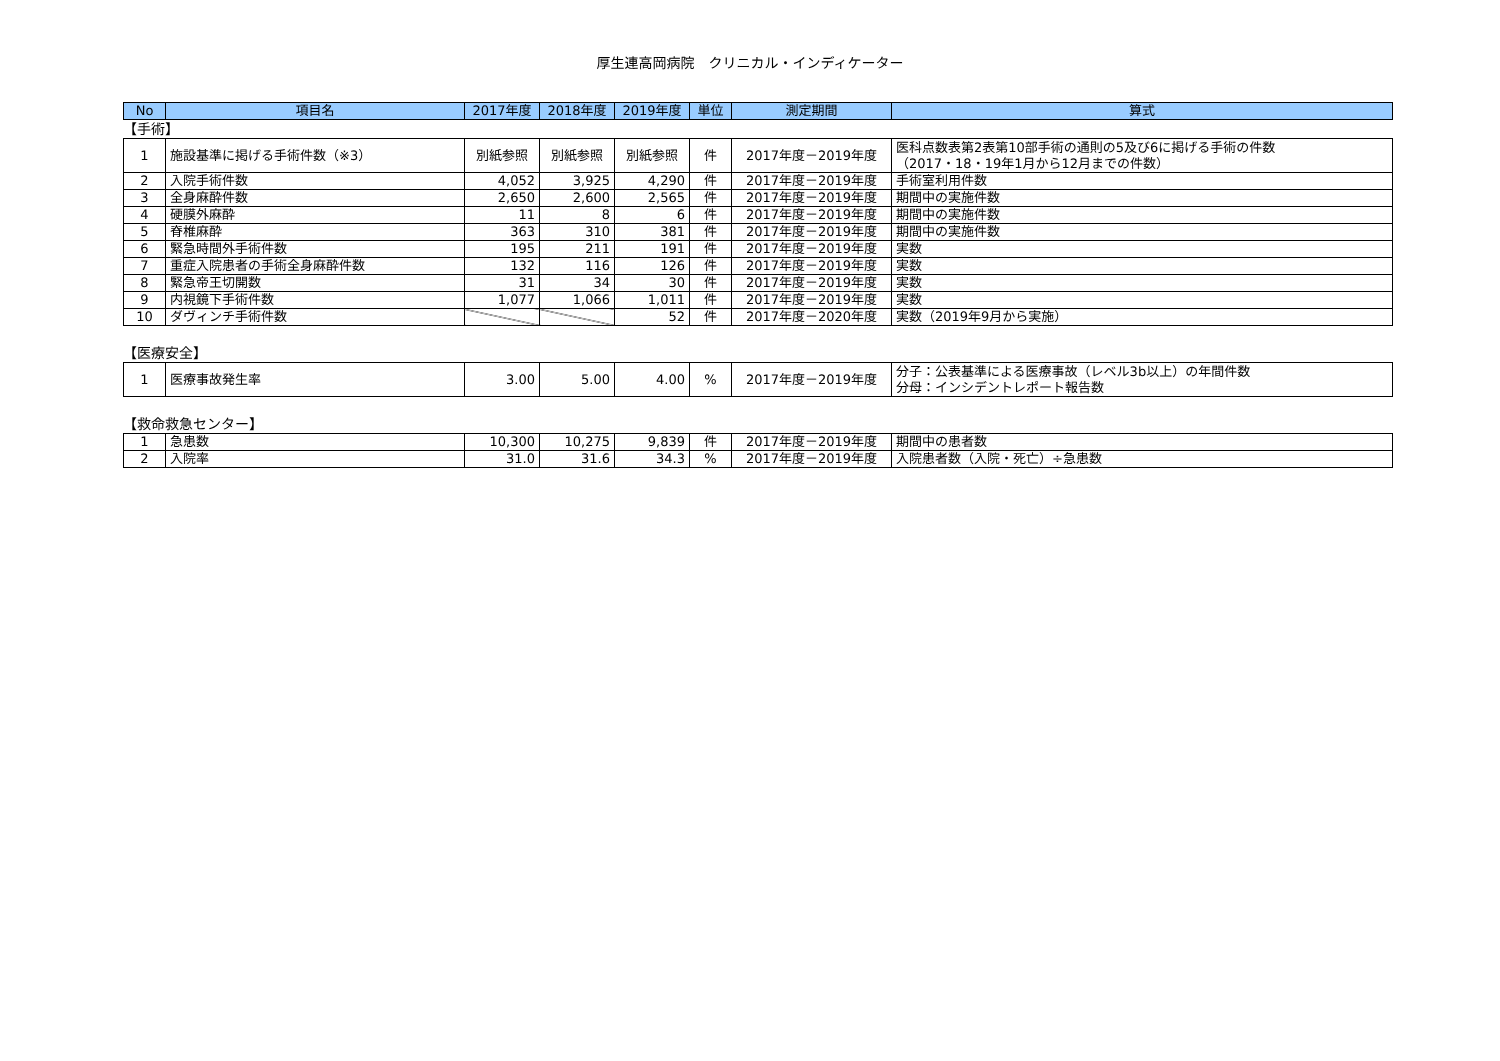厚生連高岡病院　クリニカル・インディケーター
| No | 項目名 | 2017年度 | 2018年度 | 2019年度 | 単位 | 測定期間 | 算式 |
| --- | --- | --- | --- | --- | --- | --- | --- |
【手術】
| 1 | 施設基準に掲げる手術件数（※3） | 別紙参照 | 別紙参照 | 別紙参照 | 件 | 2017年度－2019年度 | 医科点数表第2表第10部手術の通則の5及び6に掲げる手術の件数 （2017・18・19年1月から12月までの件数） |
| 2 | 入院手術件数 | 4,052 | 3,925 | 4,290 | 件 | 2017年度－2019年度 | 手術室利用件数 |
| 3 | 全身麻酔件数 | 2,650 | 2,600 | 2,565 | 件 | 2017年度－2019年度 | 期間中の実施件数 |
| 4 | 硬膜外麻酔 | 11 | 8 | 6 | 件 | 2017年度－2019年度 | 期間中の実施件数 |
| 5 | 脊椎麻酔 | 363 | 310 | 381 | 件 | 2017年度－2019年度 | 期間中の実施件数 |
| 6 | 緊急時間外手術件数 | 195 | 211 | 191 | 件 | 2017年度－2019年度 | 実数 |
| 7 | 重症入院患者の手術全身麻酔件数 | 132 | 116 | 126 | 件 | 2017年度－2019年度 | 実数 |
| 8 | 緊急帝王切開数 | 31 | 34 | 30 | 件 | 2017年度－2019年度 | 実数 |
| 9 | 内視鏡下手術件数 | 1,077 | 1,066 | 1,011 | 件 | 2017年度－2019年度 | 実数 |
| 10 | ダヴィンチ手術件数 | | | 52 | 件 | 2017年度－2020年度 | 実数（2019年9月から実施） |
【医療安全】
| 1 | 医療事故発生率 | 3.00 | 5.00 | 4.00 | % | 2017年度－2019年度 | 分子：公表基準による医療事故（レベル3b以上）の年間件数 分母：インシデントレポート報告数 |
【救命救急センター】
| 1 | 急患数 | 10,300 | 10,275 | 9,839 | 件 | 2017年度－2019年度 | 期間中の患者数 |
| 2 | 入院率 | 31.0 | 31.6 | 34.3 | % | 2017年度－2019年度 | 入院患者数（入院・死亡）÷急患数 |